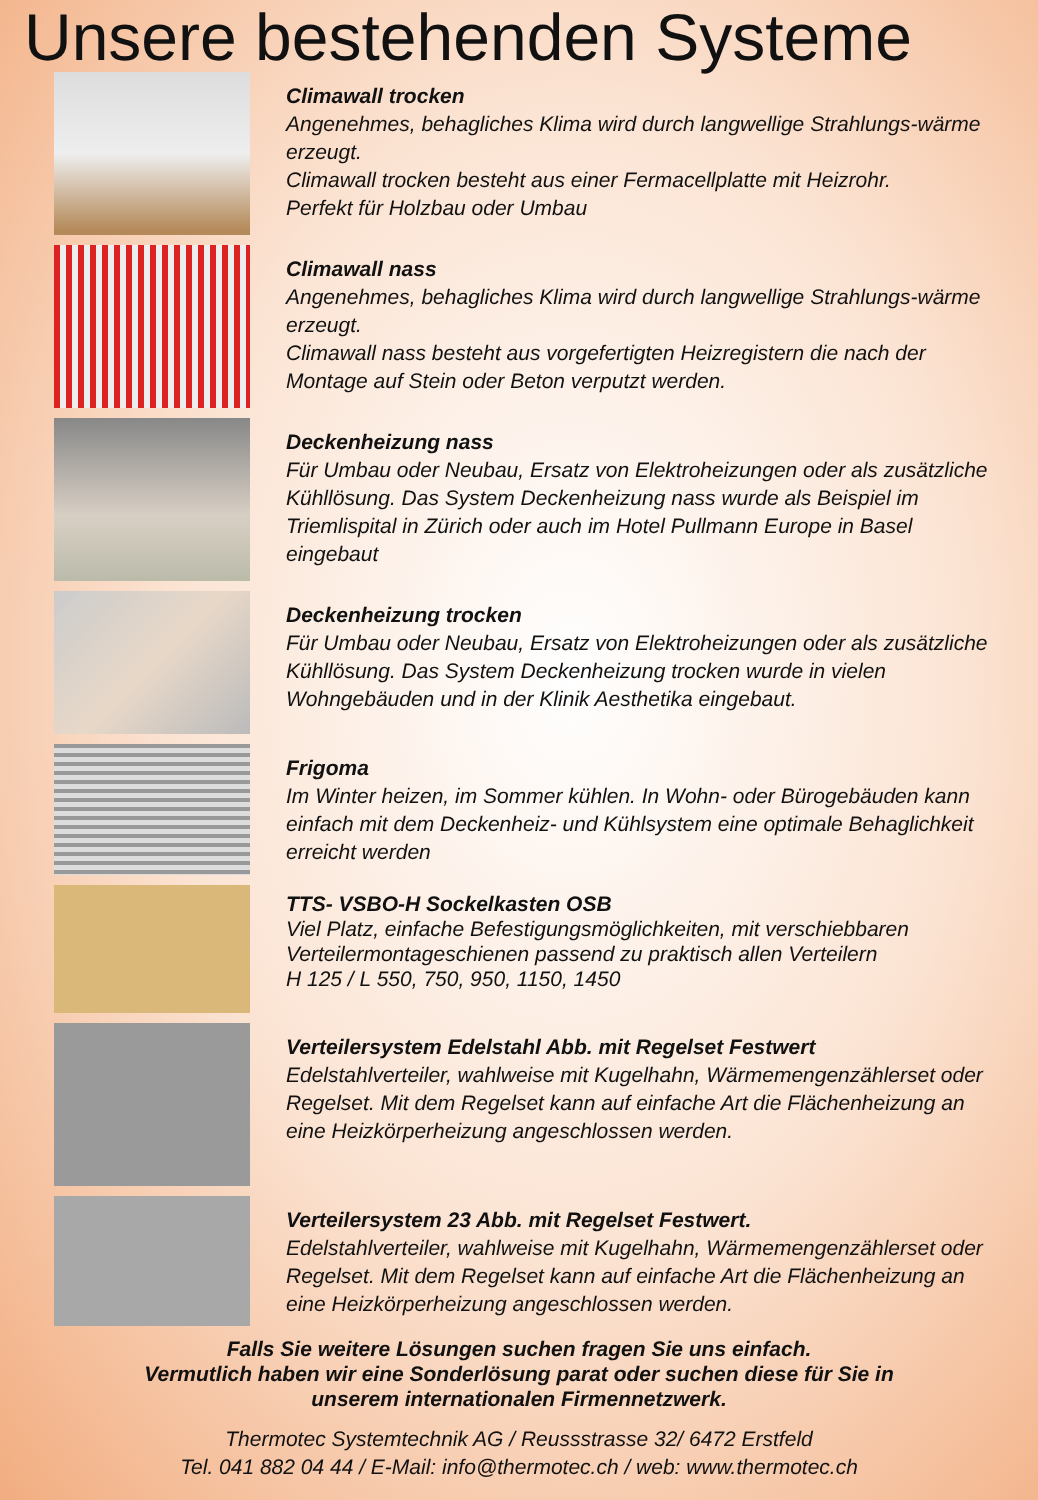Unsere bestehenden Systeme
Climawall trocken
Angenehmes, behagliches Klima wird durch langwellige Strahlungs-wärme erzeugt.
Climawall trocken besteht aus einer Fermacellplatte mit Heizrohr.
Perfekt für Holzbau oder Umbau
Climawall nass
Angenehmes, behagliches Klima wird durch langwellige Strahlungs-wärme erzeugt.
Climawall nass besteht aus vorgefertigten Heizregistern die nach der Montage auf Stein oder Beton verputzt werden.
Deckenheizung nass
Für Umbau oder Neubau, Ersatz von Elektroheizungen oder als zusätzliche Kühllösung. Das System Deckenheizung nass wurde als Beispiel im Triemlispital in Zürich oder auch im Hotel Pullmann Europe in Basel eingebaut
Deckenheizung trocken
Für Umbau oder Neubau, Ersatz von Elektroheizungen oder als zusätzliche Kühllösung. Das System Deckenheizung trocken wurde in vielen Wohngebäuden und in der Klinik Aesthetika eingebaut.
Frigoma
Im Winter heizen, im Sommer kühlen. In Wohn- oder Bürogebäuden kann einfach mit dem Deckenheiz- und Kühlsystem eine optimale Behaglichkeit erreicht werden
TTS- VSBO-H Sockelkasten OSB
Viel Platz, einfache Befestigungsmöglichkeiten, mit verschiebbaren Verteilermontageschienen passend zu praktisch allen Verteilern
H 125 / L 550, 750, 950, 1150, 1450
Verteilersystem Edelstahl Abb. mit Regelset Festwert
Edelstahlverteiler, wahlweise mit Kugelhahn, Wärmemengenzählerset oder Regelset. Mit dem Regelset kann auf einfache Art die Flächenheizung an eine Heizkörperheizung angeschlossen werden.
Verteilersystem 23 Abb. mit Regelset Festwert.
Edelstahlverteiler, wahlweise mit Kugelhahn, Wärmemengenzählerset oder Regelset. Mit dem Regelset kann auf einfache Art die Flächenheizung an eine Heizkörperheizung angeschlossen werden.
Falls Sie weitere Lösungen suchen fragen Sie uns einfach.
Vermutlich haben wir eine Sonderlösung parat oder suchen diese für Sie in
unserem internationalen Firmennetzwerk.
Thermotec Systemtechnik AG / Reussstrasse 32/ 6472 Erstfeld
Tel. 041 882 04 44 / E-Mail: info@thermotec.ch / web: www.thermotec.ch